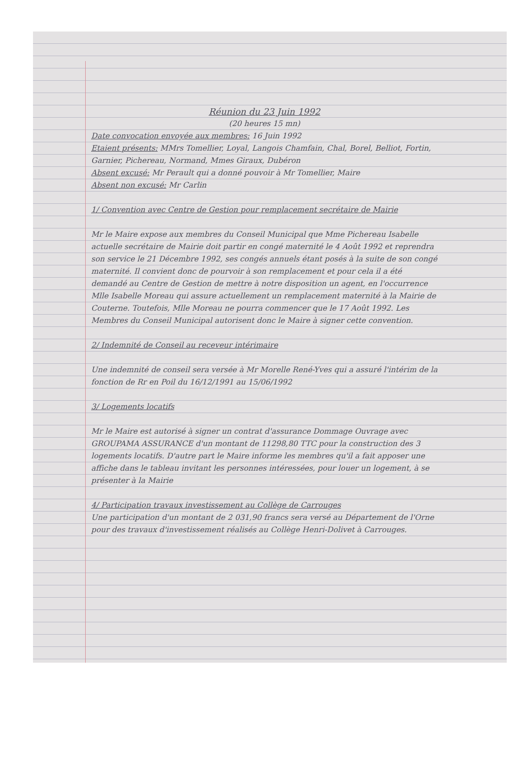Réunion du 23 Juin 1992
(20 heures 15 mn)
Date convocation envoyée aux membres: 16 Juin 1992
Etaient présents: MMrs Tomellier, Loyal, Langois Chamfain, Chal, Borel, Belliot, Fortin, Garnier, Pichereau, Normand, Mmes Giraux, Dubéron
Absent excusé: Mr Perault qui a donné pouvoir à Mr Tomellier, Maire
Absent non excusé: Mr Carlin
1/ Convention avec Centre de Gestion pour remplacement secrétaire de Mairie
Mr le Maire expose aux membres du Conseil Municipal que Mme Pichereau Isabelle actuelle secrétaire de Mairie doit partir en congé maternité le 4 Août 1992 et reprendra son service le 21 Décembre 1992, ses congés annuels étant posés à la suite de son congé maternité. Il convient donc de pourvoir à son remplacement et pour cela il a été demandé au Centre de Gestion de mettre à notre disposition un agent, en l'occurrence Mlle Isabelle Moreau qui assure actuellement un remplacement maternité à la Mairie de Couterne. Toutefois, Mlle Moreau ne pourra commencer que le 17 Août 1992. Les Membres du Conseil Municipal autorisent donc le Maire à signer cette convention.
2/ Indemnité de Conseil au receveur intérimaire
Une indemnité de conseil sera versée à Mr Morelle René-Yves qui a assuré l'intérim de la fonction de Rr en Poil du 16/12/1991 au 15/06/1992
3/ Logements locatifs
Mr le Maire est autorisé à signer un contrat d'assurance Dommage Ouvrage avec GROUPAMA ASSURANCE d'un montant de 11298,80 TTC pour la construction des 3 logements locatifs. D'autre part le Maire informe les membres qu'il a fait apposer une affiche dans le tableau invitant les personnes intéressées, pour louer un logement, à se présenter à la Mairie
4/ Participation travaux investissement au Collège de Carrouges
Une participation d'un montant de 2 031,90 francs sera versé au Département de l'Orne pour des travaux d'investissement réalisés au Collège Henri-Dolivet à Carrouges.